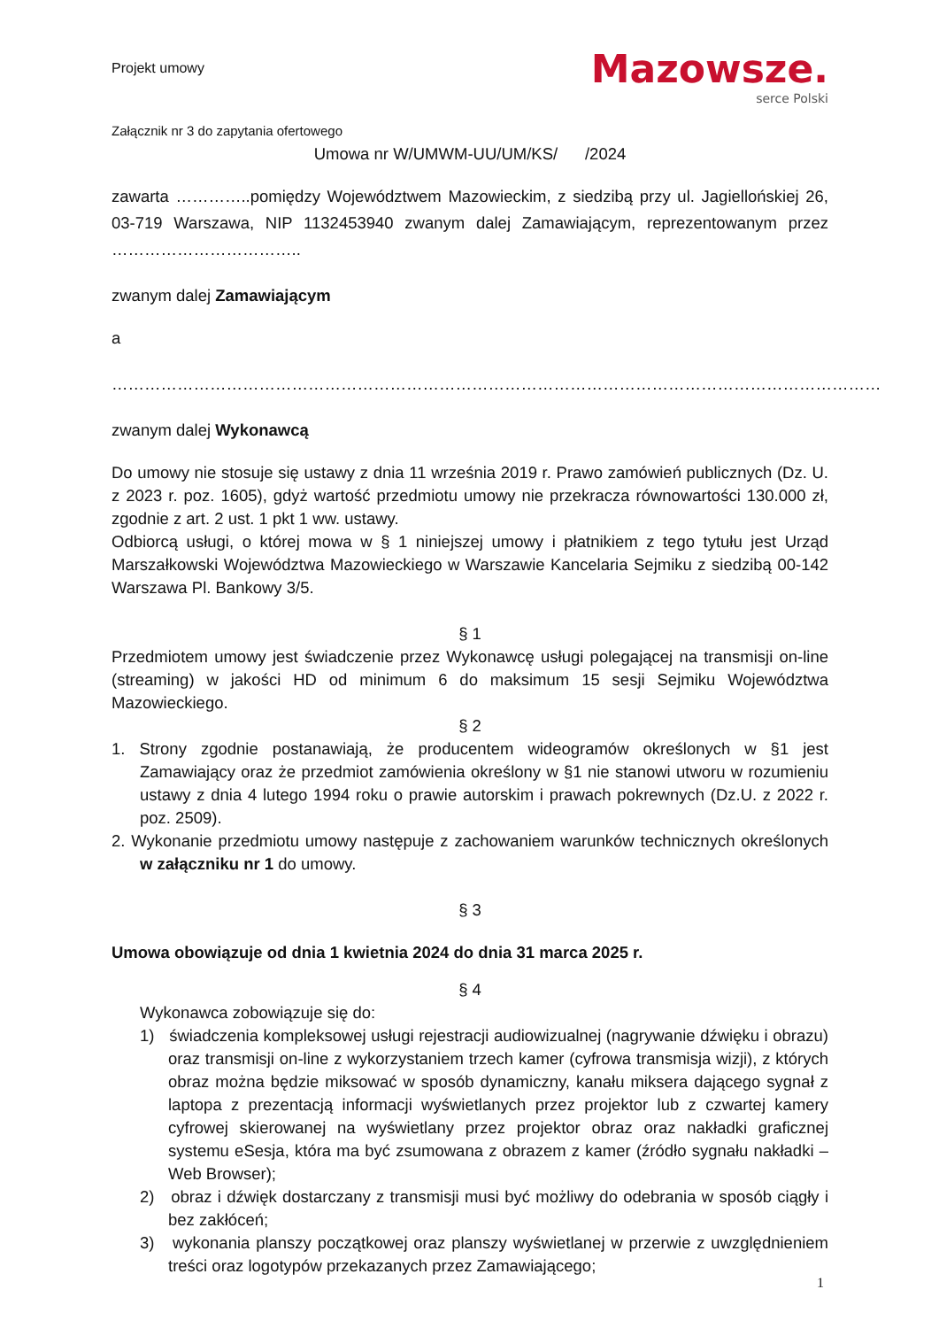Projekt umowy
Mazowsze.
serce Polski
Załącznik nr 3 do zapytania ofertowego
Umowa nr W/UMWM-UU/UM/KS/ /2024
zawarta …………..pomiędzy Województwem Mazowieckim, z siedzibą przy ul. Jagiellońskiej 26, 03-719 Warszawa, NIP 1132453940 zwanym dalej Zamawiającym, reprezentowanym przez ……………………………..
zwanym dalej Zamawiającym
a
……………………………………………………………………………………………………………………………
zwanym dalej Wykonawcą
Do umowy nie stosuje się ustawy z dnia 11 września 2019 r. Prawo zamówień publicznych (Dz. U. z 2023 r. poz. 1605), gdyż wartość przedmiotu umowy nie przekracza równowartości 130.000 zł, zgodnie z art. 2 ust. 1 pkt 1 ww. ustawy.
Odbiorcą usługi, o której mowa w § 1 niniejszej umowy i płatnikiem z tego tytułu jest Urząd Marszałkowski Województwa Mazowieckiego w Warszawie Kancelaria Sejmiku z siedzibą 00-142 Warszawa Pl. Bankowy 3/5.
§ 1
Przedmiotem umowy jest świadczenie przez Wykonawcę usługi polegającej na transmisji on-line (streaming) w jakości HD od minimum 6 do maksimum 15 sesji Sejmiku Województwa Mazowieckiego.
§ 2
1. Strony zgodnie postanawiają, że producentem wideogramów określonych w §1 jest Zamawiający oraz że przedmiot zamówienia określony w §1 nie stanowi utworu w rozumieniu ustawy z dnia 4 lutego 1994 roku o prawie autorskim i prawach pokrewnych (Dz.U. z 2022 r. poz. 2509).
2. Wykonanie przedmiotu umowy następuje z zachowaniem warunków technicznych określonych w załączniku nr 1 do umowy.
§ 3
Umowa obowiązuje od dnia 1 kwietnia 2024 do dnia 31 marca 2025 r.
§ 4
Wykonawca zobowiązuje się do:
1) świadczenia kompleksowej usługi rejestracji audiowizualnej (nagrywanie dźwięku i obrazu) oraz transmisji on-line z wykorzystaniem trzech kamer (cyfrowa transmisja wizji), z których obraz można będzie miksować w sposób dynamiczny, kanału miksera dającego sygnał z laptopa z prezentacją informacji wyświetlanych przez projektor lub z czwartej kamery cyfrowej skierowanej na wyświetlany przez projektor obraz oraz nakładki graficznej systemu eSesja, która ma być zsumowana z obrazem z kamer (źródło sygnału nakładki – Web Browser);
2) obraz i dźwięk dostarczany z transmisji musi być możliwy do odebrania w sposób ciągły i bez zakłóceń;
3) wykonania planszy początkowej oraz planszy wyświetlanej w przerwie z uwzględnieniem treści oraz logotypów przekazanych przez Zamawiającego;
1